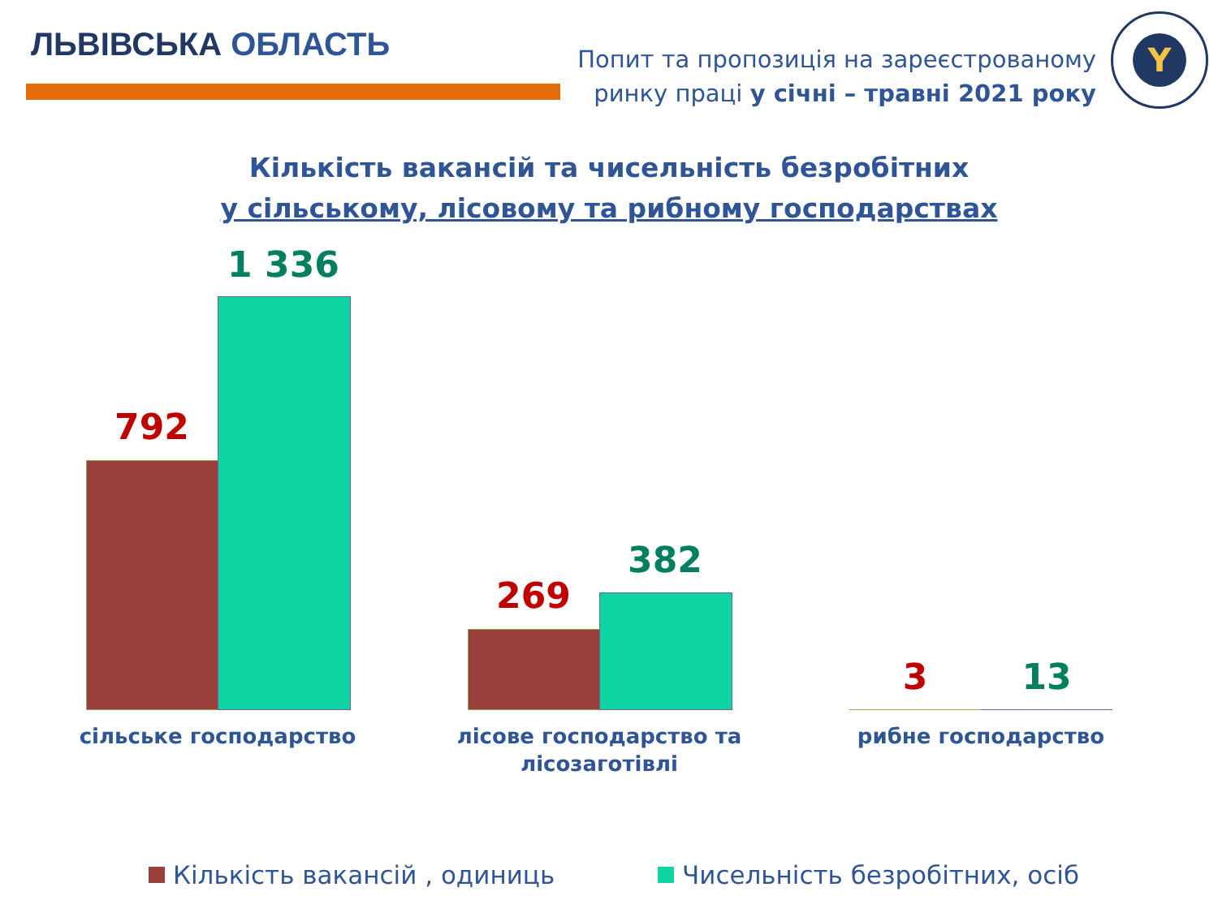ЛЬВІВСЬКА ОБЛАСТЬ
Попит та пропозиція на зареєстрованому
ринку праці у січні – травні 2021 року
Y
Кількість вакансій та чисельність безробітних
у сільському, лісовому та рибному господарствах
792
1 336
269
382
3 13
сільське господарство
лісове господарство та лісозаготівлі
рибне господарство
Кількість вакансій , одиниць Чисельність безробітних, осіб